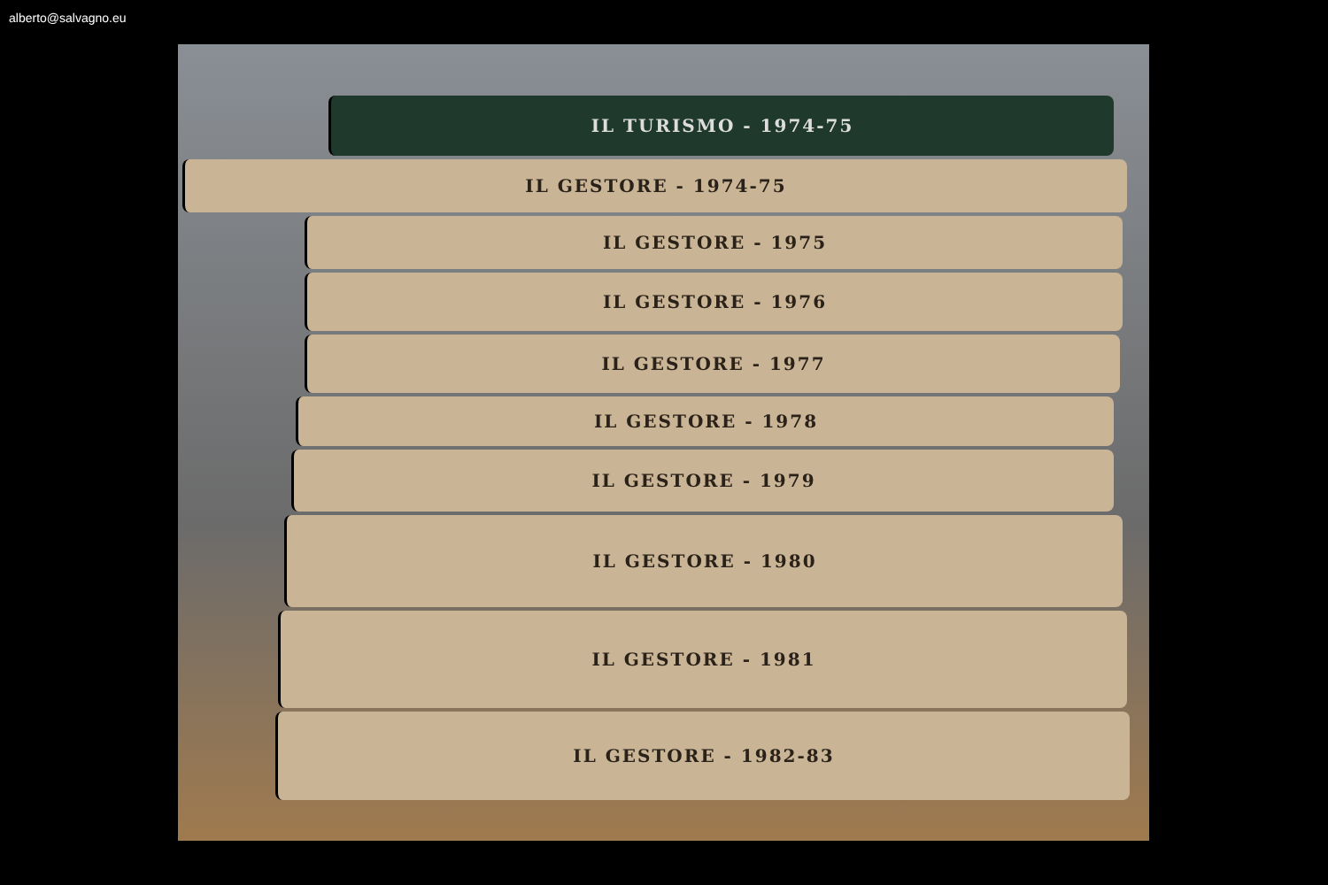alberto@salvagno.eu
IL TURISMO - 1974-75
IL GESTORE - 1974-75
IL GESTORE - 1975
IL GESTORE - 1976
IL GESTORE - 1977
IL GESTORE - 1978
IL GESTORE - 1979
IL GESTORE - 1980
IL GESTORE - 1981
IL GESTORE - 1982-83